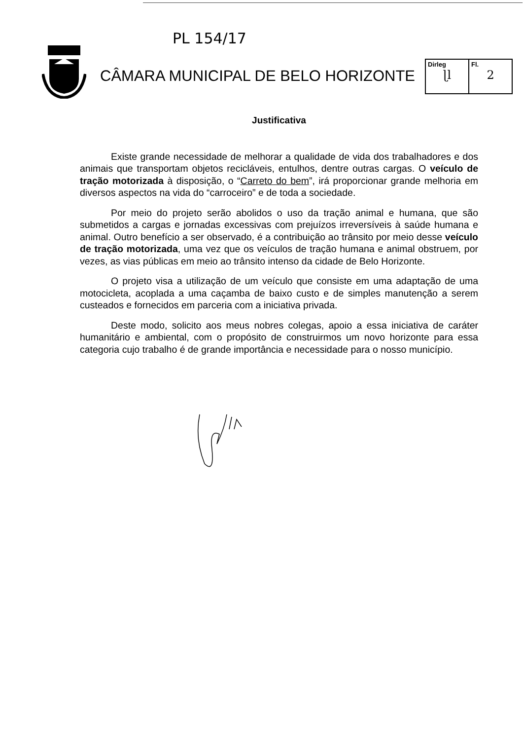PL 154/17
CÂMARA MUNICIPAL DE BELO HORIZONTE
Dirleg
ɭl
Fl.
2
Justificativa
Existe grande necessidade de melhorar a qualidade de vida dos trabalhadores e dos animais que transportam objetos recicláveis, entulhos, dentre outras cargas. O veículo de tração motorizada à disposição, o “Carreto do bem”, irá proporcionar grande melhoria em diversos aspectos na vida do “carroceiro” e de toda a sociedade.
Por meio do projeto serão abolidos o uso da tração animal e humana, que são submetidos a cargas e jornadas excessivas com prejuízos irreversíveis à saúde humana e animal. Outro benefício a ser observado, é a contribuição ao trânsito por meio desse veículo de tração motorizada, uma vez que os veículos de tração humana e animal obstruem, por vezes, as vias públicas em meio ao trânsito intenso da cidade de Belo Horizonte.
O projeto visa a utilização de um veículo que consiste em uma adaptação de uma motocicleta, acoplada a uma caçamba de baixo custo e de simples manutenção a serem custeados e fornecidos em parceria com a iniciativa privada.
Deste modo, solicito aos meus nobres colegas, apoio a essa iniciativa de caráter humanitário e ambiental, com o propósito de construirmos um novo horizonte para essa categoria cujo trabalho é de grande importância e necessidade para o nosso município.